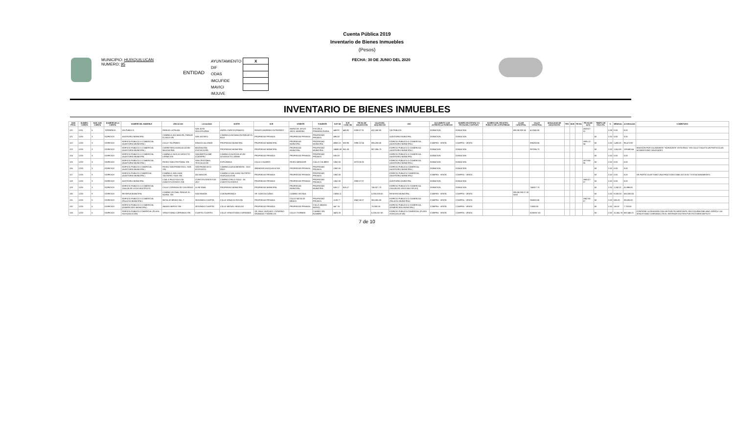Cuenta Pública 2019
Inventario de Bienes Inmuebles
(Pesos)
MUNICIPIO: HUIXQUILUCAN
NUMERO: 95
ENTIDAD
| AYUNTAMIENTO | X |
| DIF | |
| ODAS | |
| IMCUFIDE | |
| MAVICI | |
| IMJUVE | |
FECHA: 30 DE JUNIO DEL 2020
INVENTARIO DE BIENES INMUEBLES
| NUM PROG. | NUMERO CUENTA | NUM. SUB CUENTA | NOMBRE DE LA CUENTA | NOMBRE DEL INMUEBLE | UBICACION | LOCALIDAD | NORTE | SUR | ORIENTE | PONIENTE | SUP. M2 | SUP. CONS. M2 | FECHA DE ADQUISICIÓN | VALOR DEL ADQUISICION | USO | DOCUMENTO QUE ACREDITA LA POSESION | NUMERO ESCRITURA Y/O FECHA DEL CONTRATO | NUMERO DEL REGISTRO PUBLICO DE LA PROPIEDAD | CLAVE CATASTRAL | VALOR CATASTRAL | MODALIDAD DE ADQUISICIÓN | TIPO | NUM | FECHA | FECHA DE ALTA | TIEMPO DE VIDA UTIL | % | MENSUAL | ACUMULADA | COMENTARIO |
| --- | --- | --- | --- | --- | --- | --- | --- | --- | --- | --- | --- | --- | --- | --- | --- | --- | --- | --- | --- | --- | --- | --- | --- | --- | --- | --- | --- | --- | --- | --- |
| 120 | 1231 | 5 | TERRENOS | VIA PUBLICA | PARAJE LA PALMA | SAN JOSE HUILOTEAPAN | ANGEL GARCIA (FINADO) | RENATO MORENO GUTIERREZ | MARIA DE JESUS ARCE MORENO | ESCUELA PRIMARIA RURAL | 449.92 | 449.92 | 2009-07-31 | 412,240.00 | VIA PUBLICA | DONACION | DONACION | | 095 06 083 24 | 412240.00 | | | | | 2009-07-31 | | 0.00 | 0.00 | 0.00 | |
| 121 | 1233 | 3 | EDIFICIOS | AUDITORIO MUNICIPAL | CAMINO A ZACAMULPA, PARAJE EL BOJI S/N | SAN JACINTO | CAMINO A ZACAMULPA PARAJE EL BOJI | PROPIEDAD PRIVADA | PROPIEDAD PRIVADA | PROPIEDAD PRIVADA | 495.00 | | | - | AUDITORIO MUNICIPAL | DONACION | DONACION | | | | | | | | | 50 | 0.02 | 0.00 | 0.00 | |
| 122 | 1233 | 3 | EDIFICIOS | EDIFICIO PUBLICO O COMERCIAL (AUDITORIO MUNICIPAL) | CALLE TULIPANES | IGNACIO ALLENDE | PROPIEDAD MUNICIPAL | PROPIEDAD MUNICIPAL | PROPIEDAD MUNICIPAL | PROPIEDAD MUNICIPAL | 4959.18 | 859.95 | 1995-12-04 | 895,208.05 | EDIFICIO PUBLICO O COMERCIAL (AUDITORIO MUNICIPAL) | COMPRA - VENTA | COMPRA - VENTA | | | 895208.05 | | | | | 1995-12-04 | 50 | 0.02 | 1,492.01 | 98,472.89 | |
| 123 | 1233 | 3 | EDIFICIOS | EDIFICIO PUBLICO O COMERCIAL (AUDITORIO MUNICIPAL) | CARRETERA HUIXQUILUCAN - NAUCALPAN | MAGDALENA CHICHICASPA | PROPIEDAD MUNICIPAL | PROPIEDAD MUNICIPAL | PROPIEDAD MUNICIPAL | PROPIEDAD MUNICIPAL | 24580.00 | 861.03 | | 997,096.73 | EDIFICIO PUBLICO O COMERCIAL (AUDITORIO MUNICIPAL) | DONACION | DONACION | | | 997096.73 | | | | | | 50 | 0.02 | 1,661.83 | 109,680.64 | INVASIÓN POR COLINDANTE "HORIZONTE VISTA REAL" EN CALLE VIOLETA UN PARTICULAR, ACONDICIONÓ VIALIDADES. |
| 124 | 1233 | 3 | EDIFICIOS | EDIFICIO PUBLICO O COMERCIAL (AUDITORIO MUNICIPAL | CAMINO A HUIX ACUEDUCTO LERMA S/N | SAN BARTOLOMÉ COATEPEC | CAMINO A HUIXQUILUCAN - ACUEDUCTO LERMA | PROPIEDAD PRIVADA | PROPIEDAD PRIVADA | PROPIEDAD PRIVADA | 630.00 | | | - | EDIFICIO PUBLICO O COMERCIAL (AUDITORIO MUNICIPAL | DONACION | DONACION | | | | | | | | | 50 | 0.02 | 0.00 | 0.00 | |
| 125 | 1233 | 3 | EDIFICIOS | EDIFICIO PUBLICO O COMERCIAL (AUDITORIO MUNICIPAL) | PASEO SAN CRISTÓBAL S/N | SAN CRISTÓBAL TEXCALUCAN | EXPLANADA | CALLE COLIBRIS | PASEO MIRADOR | CALLE COLIBRIS | 1062.50 | | 1973-05-05 | - | EDIFICIO PUBLICO O COMERCIAL (AUDITORIO MUNICIPAL) | DONACION | DONACION | | | | | | | | 1973-05-05 | 50 | 0.02 | 0.00 | 0.00 | |
| 126 | 1233 | 3 | EDIFICIOS | EDIFICIO PUBLICO COMERCIAL (AUDITORIO MUNICIPAL) | PASEO SAN FRANCISCO, SUR. S/N | SAN FRANCISCO AYOTUXCO | CAMINO A AGUA BENDITA - DOS RIOS | ANDADOR HUIXQUILUCAN | PROPIEDAD PRIVADA | PROPIEDAD PRIVADA | 1062.50 | | | - | EDIFICIO PUBLICO COMERCIAL (AUDITORIO MUNICIPAL) | DONACION | DONACION | | | | | | | | | 50 | 0.02 | 0.00 | 0.00 | |
| 127 | 1233 | 3 | EDIFICIOS | EDIFICIO PUBLICO COMERCIAL (AUDITORIO MUNICIPAL) | CAMINO A SAN JUAN YAUTEPEC-HUIX S/N | ZACAMULPA | CAMINO A SAN JUAN YAUTEPEC - HUIXQUILUCAN | PROPIEDAD PRIVADA | PROPIEDAD PRIVADA | PROPIEDAD PRIVADA | 1062.50 | | | - | EDIFICIO PUBLICO COMERCIAL (AUDITORIO MUNICIPAL) | COMPRA - VENTA | COMPRA - VENTA | | | | | | | | | 50 | 0.02 | 0.00 | 0.00 | UN PARTICULAR TOMÓ UNA FRACCIÓN COMO ACCESO Y ESTACIONAMIENTO |
| 128 | 1233 | 3 | EDIFICIOS | AUDITORIO MUNICIPAL | CAM. A PALO SOLO AV. CONSTITUYENTES S/N | CONSTITUYENTES DE 1917 | CAMINO A PALO SOLO - AV. CONSTITUYENTES | PROPIEDAD PRIVADA | PROPIEDAD PRIVADA | PROPIEDAD PRIVADA | 1062.50 | | 1980-07-07 | - | AUDITORIO MUNICIPAL | DONACION | DONACION | | | | | | | | 1980-07-07 | 50 | 0.02 | 0.00 | 0.00 | |
| 129 | 1233 | 3 | EDIFICIOS | EDIFICIO PUBLICO O COMERCIAL (SALON DE USOS MULTIPLES) | CALLE CERRADA DE VOLUNTAD | LA RETAMA | PROPIEDAD MUNICIPAL | PROPIEDAD MUNICIPAL | PROPIEDAD MUNICIPAL | PROPIEDAD MUNICIPAL | 626.17 | 626.17 | | 745,327.70 | EDIFICIO PUBLICO O COMERCIAL (SALON DE USOS MULTIPLES) | DONACION | DONACION | | | 745327.70 | | | | | | 50 | 0.02 | 1,242.21 | 81,986.05 | |
| 130 | 1233 | 9 | EDIFICIOS | RESERVA MUNICIPAL | CAMINO VECINAL PARAJE EL MORAL S/N | SAN RAMON | CON BARRANCA | SR. GARCIA CAÑAS | CAMINO VECINAL | | 13006.11 | | | 5,000,000.00 | RESERVA MUNICIPAL | COMPRA - VENTA | COMPRA - VENTA | | 095 06 098 07 00 0000 | | | | | | | 50 | 0.02 | 8,333.33 | 550,000.00 | |
| 131 | 1233 | 5 | EDIFICIOS | EDIFICIO PUBLICO O COMERCIAL (PALACIO MUNICIPAL) | NICOLAS BRAVO NO. 7 | SEGUNDO CUARTEL | CALLE IGNACIO RAYON | PROPIEDAD PRIVADA | CALLE NICOLAS BRAVO | PROPIEDAD PRIVADA | 1139.77 | | 1942-05-07 | 350,000.00 | EDIFICIO PUBLICO O COMERCIAL (PALACIO MUNICIPAL) | COMPRA - VENTA | COMPRA - VENTA | | | 350000.00 | | | | | 1942-05-07 | 50 | 0.02 | 583.33 | 38,500.00 | |
| 132 | 1233 | 5 | EDIFICIOS | EDIFICIO PUBLICO O COMERCIAL (EXMERCADO MUNICIPAL) | AMADO NERVO S/N | SEGUNDO CUARTEL | CALLE MIGUEL HIDALGO | PROPIEDAD PRIVADA | PROPIEDAD PRIVADA | CALLE AMADO NERVO | 447.74 | | | 70,000.00 | EDIFICIO PUBLICO O COMERCIAL (EXMERCADO MUNICIPAL) | COMPRA - VENTA | COMPRA - VENTA | | | 70000.00 | | | | | | 50 | 0.02 | 116.67 | 7,700.00 | |
| 133 | 1233 | 5 | EDIFICIOS | EDIFICIO PUBLICO COMERCIAL (PLAZA HUIXQUILUCAN). | VENUSTIANO CARRANZA S/N | CUARTO CUARTEL | CALLE VENUSTIANO CARRANZA | SR. RAUL VAZQUEZ, CATARINO GRANADA Y MORELOS | CALLE ITURBIDE | CAMINO SIN NOMBRE | 3423.25 | | | 6,205,057.00 | EDIFICIO PUBLICO COMERCIAL (PLAZA HUIXQUILUCAN). | COMPRA - VENTA | COMPRA - VENTA | | | 6205057.00 | | | | | | 50 | 0.02 | 10,341.76 | 682,546.21 | CONTIENE LA INVASIÓN CON UN PUESTO MERCANTIL EN ESQUINA EMILIANO ZAPATA Y AV. VENUSTIANO CARRANZA, EN EL INTERIOR EXISTEN PUESTOS MERCANTILES |
7 de 10